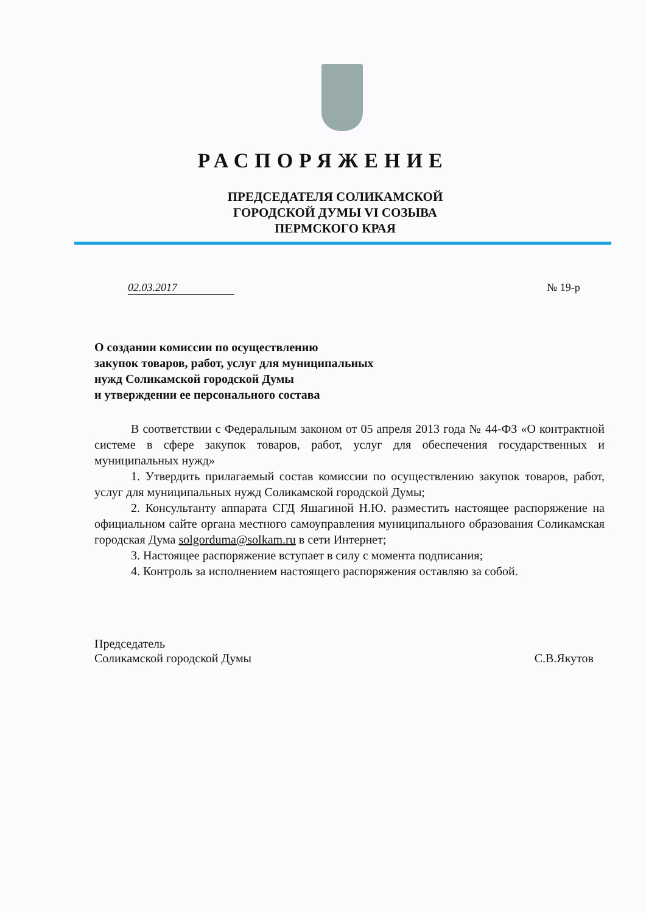РАСПОРЯЖЕНИЕ
ПРЕДСЕДАТЕЛЯ СОЛИКАМСКОЙ
ГОРОДСКОЙ ДУМЫ VI СОЗЫВА
ПЕРМСКОГО КРАЯ
02.03.2017 № 19-р
О создании комиссии по осуществлению
закупок товаров, работ, услуг для муниципальных
нужд Соликамской городской Думы
и утверждении ее персонального состава
В соответствии с Федеральным законом от 05 апреля 2013 года № 44-ФЗ «О контрактной системе в сфере закупок товаров, работ, услуг для обеспечения государственных и муниципальных нужд»
1. Утвердить прилагаемый состав комиссии по осуществлению закупок товаров, работ, услуг для муниципальных нужд Соликамской городской Думы;
2. Консультанту аппарата СГД Яшагиной Н.Ю. разместить настоящее распоряжение на официальном сайте органа местного самоуправления муниципального образования Соликамская городская Дума solgorduma@solkam.ru в сети Интернет;
3. Настоящее распоряжение вступает в силу с момента подписания;
4. Контроль за исполнением настоящего распоряжения оставляю за собой.
Председатель
Соликамской городской Думы С.В.Якутов